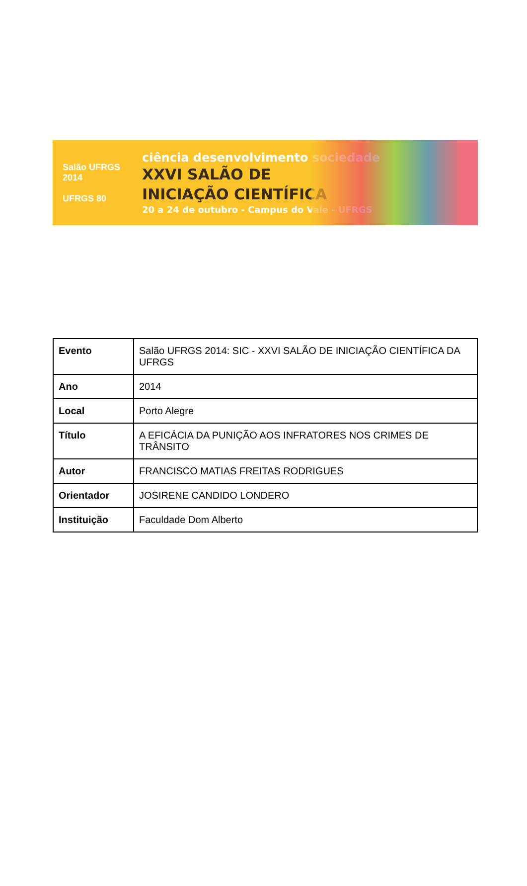Salão UFRGS 2014
UFRGS 80
ciência desenvolvimento sociedade
XXVI SALÃO DE
INICIAÇÃO CIENTÍFICA
20 a 24 de outubro - Campus do Vale - UFRGS
| Evento | Salão UFRGS 2014: SIC - XXVI SALÃO DE INICIAÇÃO CIENTÍFICA DA UFRGS |
| Ano | 2014 |
| Local | Porto Alegre |
| Título | A EFICÁCIA DA PUNIÇÃO AOS INFRATORES NOS CRIMES DE TRÂNSITO |
| Autor | FRANCISCO MATIAS FREITAS RODRIGUES |
| Orientador | JOSIRENE CANDIDO LONDERO |
| Instituição | Faculdade Dom Alberto |